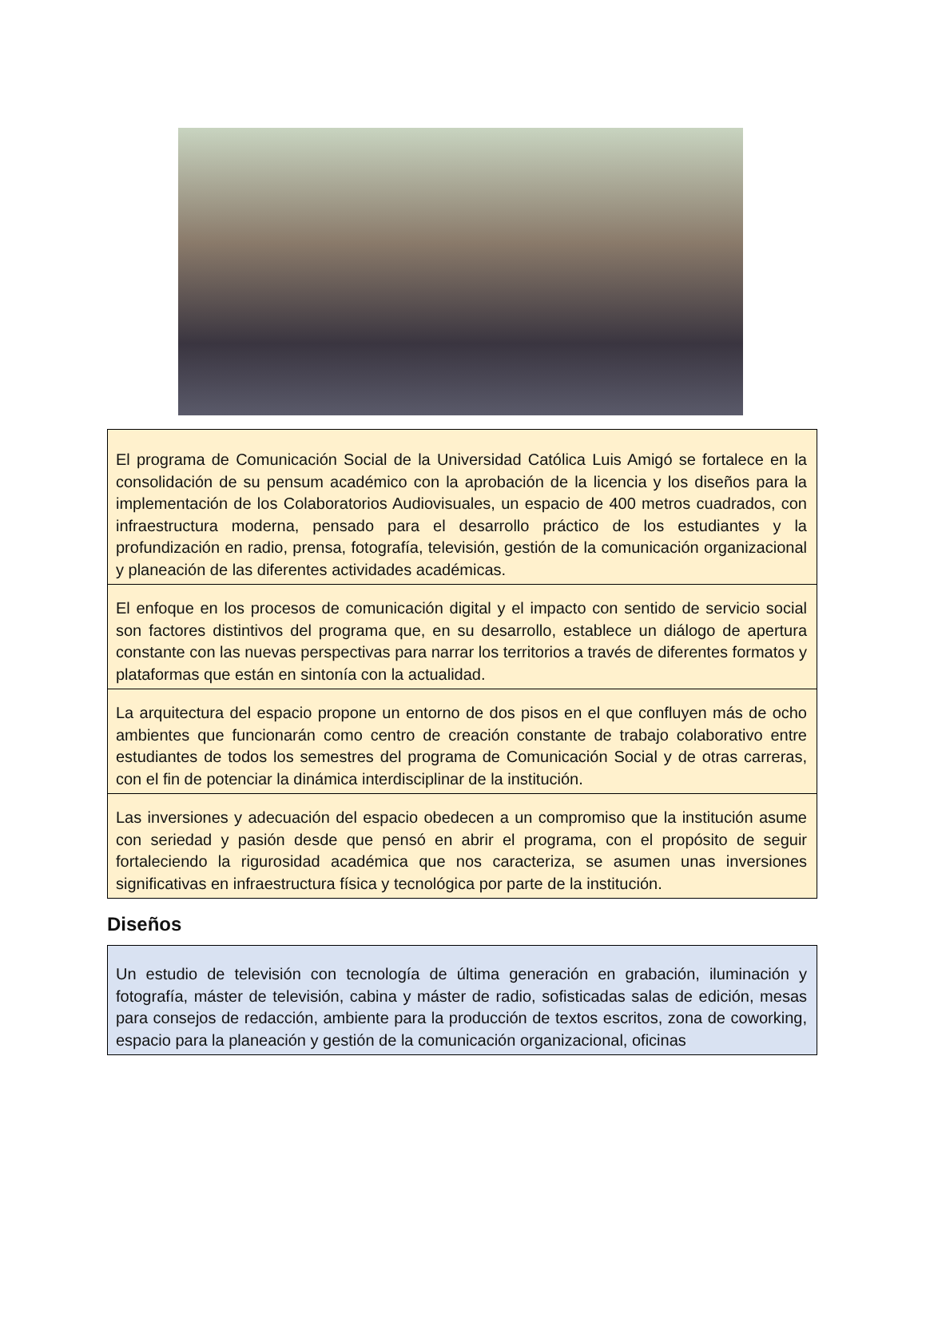El programa de Comunicación Social de la Universidad Católica Luis Amigó se fortalece en la consolidación de su pensum académico con la aprobación de la licencia y los diseños para la implementación de los Colaboratorios Audiovisuales, un espacio de 400 metros cuadrados, con infraestructura moderna, pensado para el desarrollo práctico de los estudiantes y la profundización en radio, prensa, fotografía, televisión, gestión de la comunicación organizacional y planeación de las diferentes actividades académicas.
El enfoque en los procesos de comunicación digital y el impacto con sentido de servicio social son factores distintivos del programa que, en su desarrollo, establece un diálogo de apertura constante con las nuevas perspectivas para narrar los territorios a través de diferentes formatos y plataformas que están en sintonía con la actualidad.
La arquitectura del espacio propone un entorno de dos pisos en el que confluyen más de ocho ambientes que funcionarán como centro de creación constante de trabajo colaborativo entre estudiantes de todos los semestres del programa de Comunicación Social y de otras carreras, con el fin de potenciar la dinámica interdisciplinar de la institución.
Las inversiones y adecuación del espacio obedecen a un compromiso que la institución asume con seriedad y pasión desde que pensó en abrir el programa, con el propósito de seguir fortaleciendo la rigurosidad académica que nos caracteriza, se asumen unas inversiones significativas en infraestructura física y tecnológica por parte de la institución.
Diseños
Un estudio de televisión con tecnología de última generación en grabación, iluminación y fotografía, máster de televisión, cabina y máster de radio, sofisticadas salas de edición, mesas para consejos de redacción, ambiente para la producción de textos escritos, zona de coworking, espacio para la planeación y gestión de la comunicación organizacional, oficinas